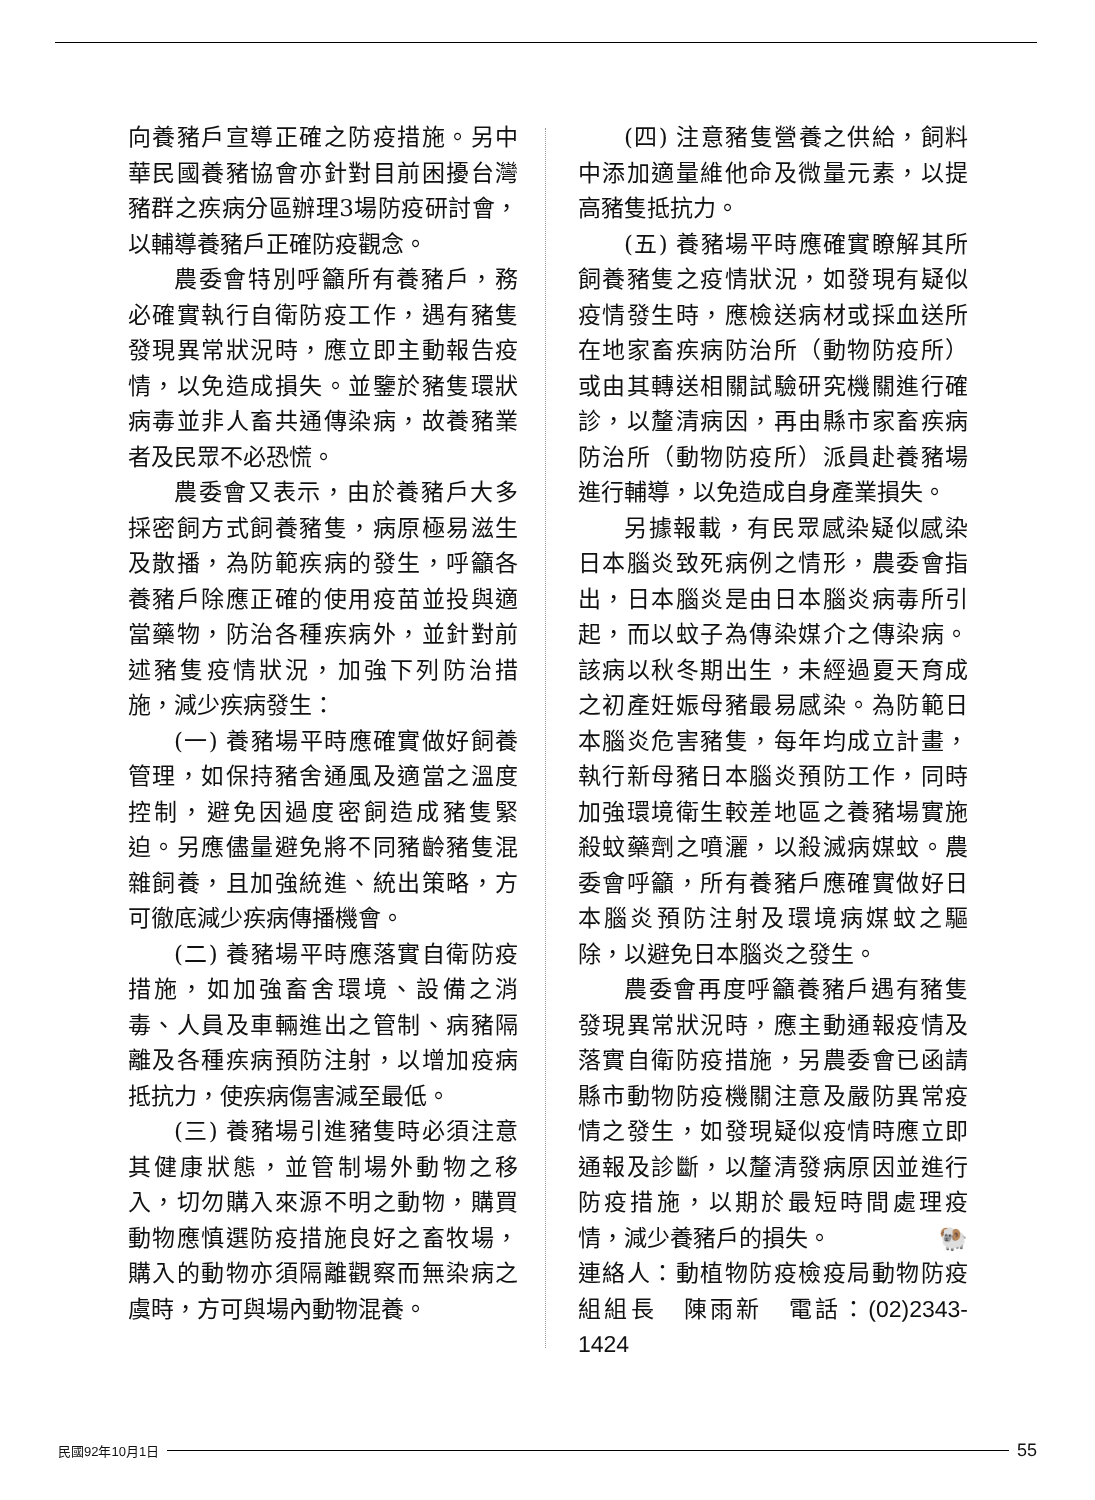向養豬戶宣導正確之防疫措施。另中華民國養豬協會亦針對目前困擾台灣豬群之疾病分區辦理3場防疫研討會，以輔導養豬戶正確防疫觀念。
農委會特別呼籲所有養豬戶，務必確實執行自衛防疫工作，遇有豬隻發現異常狀況時，應立即主動報告疫情，以免造成損失。並鑒於豬隻環狀病毒並非人畜共通傳染病，故養豬業者及民眾不必恐慌。
農委會又表示，由於養豬戶大多採密飼方式飼養豬隻，病原極易滋生及散播，為防範疾病的發生，呼籲各養豬戶除應正確的使用疫苗並投與適當藥物，防治各種疾病外，並針對前述豬隻疫情狀況，加強下列防治措施，減少疾病發生：
(一) 養豬場平時應確實做好飼養管理，如保持豬舍通風及適當之溫度控制，避免因過度密飼造成豬隻緊迫。另應儘量避免將不同豬齡豬隻混雜飼養，且加強統進、統出策略，方可徹底減少疾病傳播機會。
(二) 養豬場平時應落實自衛防疫措施，如加強畜舍環境、設備之消毒、人員及車輛進出之管制、病豬隔離及各種疾病預防注射，以增加疫病抵抗力，使疾病傷害減至最低。
(三) 養豬場引進豬隻時必須注意其健康狀態，並管制場外動物之移入，切勿購入來源不明之動物，購買動物應慎選防疫措施良好之畜牧場，購入的動物亦須隔離觀察而無染病之虞時，方可與場內動物混養。
(四) 注意豬隻營養之供給，飼料中添加適量維他命及微量元素，以提高豬隻抵抗力。
(五) 養豬場平時應確實瞭解其所飼養豬隻之疫情狀況，如發現有疑似疫情發生時，應檢送病材或採血送所在地家畜疾病防治所（動物防疫所）或由其轉送相關試驗研究機關進行確診，以釐清病因，再由縣市家畜疾病防治所（動物防疫所）派員赴養豬場進行輔導，以免造成自身產業損失。
另據報載，有民眾感染疑似感染日本腦炎致死病例之情形，農委會指出，日本腦炎是由日本腦炎病毒所引起，而以蚊子為傳染媒介之傳染病。該病以秋冬期出生，未經過夏天育成之初產妊娠母豬最易感染。為防範日本腦炎危害豬隻，每年均成立計畫，執行新母豬日本腦炎預防工作，同時加強環境衛生較差地區之養豬場實施殺蚊藥劑之噴灑，以殺滅病媒蚊。農委會呼籲，所有養豬戶應確實做好日本腦炎預防注射及環境病媒蚊之驅除，以避免日本腦炎之發生。
農委會再度呼籲養豬戶遇有豬隻發現異常狀況時，應主動通報疫情及落實自衛防疫措施，另農委會已函請縣市動物防疫機關注意及嚴防異常疫情之發生，如發現疑似疫情時應立即通報及診斷，以釐清發病原因並進行防疫措施，以期於最短時間處理疫情，減少養豬戶的損失。 🐏
連絡人：動植物防疫檢疫局動物防疫組組長　陳雨新　電話：(02)2343-1424
民國92年10月1日 55